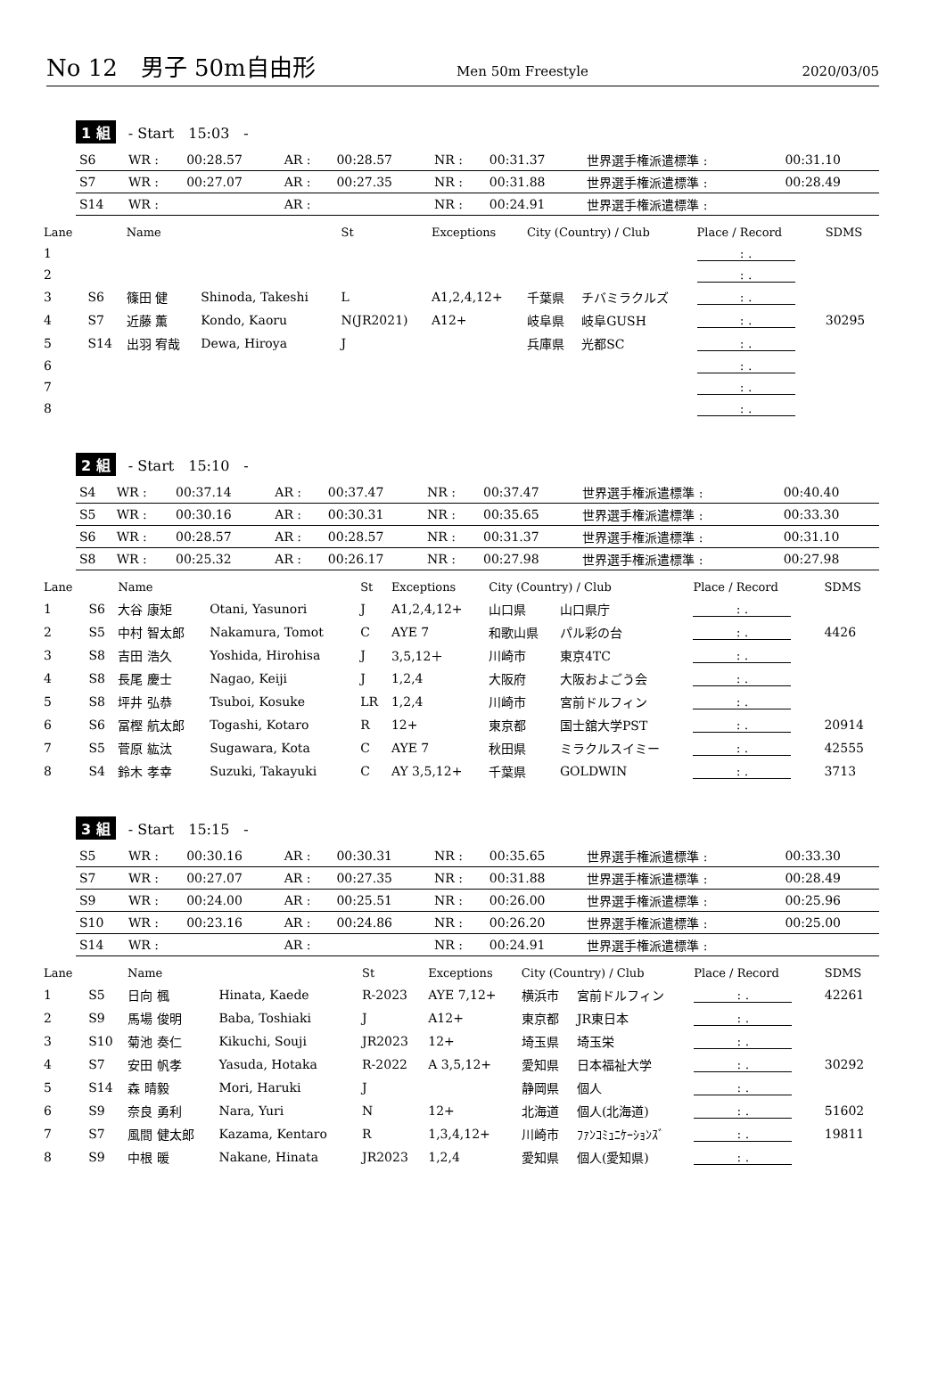No 12　男子 50m自由形 Men 50m Freestyle 2020/03/05
1 組 - Start　15:03　-
| S6 | WR : | 00:28.57 | AR : | 00:28.57 | NR : | 00:31.37 | 世界選手権派遣標準 : | 00:31.10 |
| S7 | WR : | 00:27.07 | AR : | 00:27.35 | NR : | 00:31.88 | 世界選手権派遣標準 : | 00:28.49 |
| S14 | WR : | | AR : | | NR : | 00:24.91 | 世界選手権派遣標準 : | |
| Lane | | Name | | St | Exceptions | City (Country) / Club | | Place / Record | SDMS |
| --- | --- | --- | --- | --- | --- | --- | --- | --- | --- |
| 1 | | | | | | | | : . | |
| 2 | | | | | | | | : . | |
| 3 | S6 | 篠田 健 | Shinoda, Takeshi | L | A1,2,4,12+ | 千葉県 | チバミラクルズ | : . | |
| 4 | S7 | 近藤 薫 | Kondo, Kaoru | N(JR2021) | A12+ | 岐阜県 | 岐阜GUSH | : . | 30295 |
| 5 | S14 | 出羽 宥哉 | Dewa, Hiroya | J | | 兵庫県 | 光都SC | : . | |
| 6 | | | | | | | | : . | |
| 7 | | | | | | | | : . | |
| 8 | | | | | | | | : . | |
2 組 - Start　15:10　-
| S4 | WR : | 00:37.14 | AR : | 00:37.47 | NR : | 00:37.47 | 世界選手権派遣標準 : | 00:40.40 |
| S5 | WR : | 00:30.16 | AR : | 00:30.31 | NR : | 00:35.65 | 世界選手権派遣標準 : | 00:33.30 |
| S6 | WR : | 00:28.57 | AR : | 00:28.57 | NR : | 00:31.37 | 世界選手権派遣標準 : | 00:31.10 |
| S8 | WR : | 00:25.32 | AR : | 00:26.17 | NR : | 00:27.98 | 世界選手権派遣標準 : | 00:27.98 |
| Lane | | Name | | St | Exceptions | City (Country) / Club | | Place / Record | SDMS |
| --- | --- | --- | --- | --- | --- | --- | --- | --- | --- |
| 1 | S6 | 大谷 康矩 | Otani, Yasunori | J | A1,2,4,12+ | 山口県 | 山口県庁 | : . | |
| 2 | S5 | 中村 智太郎 | Nakamura, Tomot | C | AYE 7 | 和歌山県 | パル彩の台 | : . | 4426 |
| 3 | S8 | 吉田 浩久 | Yoshida, Hirohisa | J | 3,5,12＋ | 川崎市 | 東京4TC | : . | |
| 4 | S8 | 長尾 慶士 | Nagao, Keiji | J | 1,2,4 | 大阪府 | 大阪およごう会 | : . | |
| 5 | S8 | 坪井 弘恭 | Tsuboi, Kosuke | LR | 1,2,4 | 川崎市 | 宮前ドルフィン | : . | |
| 6 | S6 | 冨樫 航太郎 | Togashi, Kotaro | R | 12+ | 東京都 | 国士舘大学PST | : . | 20914 |
| 7 | S5 | 菅原 紘汰 | Sugawara, Kota | C | AYE 7 | 秋田県 | ミラクルスイミー | : . | 42555 |
| 8 | S4 | 鈴木 孝幸 | Suzuki, Takayuki | C | AY 3,5,12+ | 千葉県 | GOLDWIN | : . | 3713 |
3 組 - Start　15:15　-
| S5 | WR : | 00:30.16 | AR : | 00:30.31 | NR : | 00:35.65 | 世界選手権派遣標準 : | 00:33.30 |
| S7 | WR : | 00:27.07 | AR : | 00:27.35 | NR : | 00:31.88 | 世界選手権派遣標準 : | 00:28.49 |
| S9 | WR : | 00:24.00 | AR : | 00:25.51 | NR : | 00:26.00 | 世界選手権派遣標準 : | 00:25.96 |
| S10 | WR : | 00:23.16 | AR : | 00:24.86 | NR : | 00:26.20 | 世界選手権派遣標準 : | 00:25.00 |
| S14 | WR : | | AR : | | NR : | 00:24.91 | 世界選手権派遣標準 : | |
| Lane | | Name | | St | Exceptions | City (Country) / Club | | Place / Record | SDMS |
| --- | --- | --- | --- | --- | --- | --- | --- | --- | --- |
| 1 | S5 | 日向 楓 | Hinata, Kaede | R-2023 | AYE 7,12+ | 横浜市 | 宮前ドルフィン | : . | 42261 |
| 2 | S9 | 馬場 俊明 | Baba, Toshiaki | J | A12+ | 東京都 | JR東日本 | : . | |
| 3 | S10 | 菊池 奏仁 | Kikuchi, Souji | JR2023 | 12+ | 埼玉県 | 埼玉栄 | : . | |
| 4 | S7 | 安田 帆孝 | Yasuda, Hotaka | R-2022 | A 3,5,12+ | 愛知県 | 日本福祉大学 | : . | 30292 |
| 5 | S14 | 森 晴毅 | Mori, Haruki | J | | 静岡県 | 個人 | : . | |
| 6 | S9 | 奈良 勇利 | Nara, Yuri | N | 12+ | 北海道 | 個人(北海道) | : . | 51602 |
| 7 | S7 | 風間 健太郎 | Kazama, Kentaro | R | 1,3,4,12+ | 川崎市 | ﾌｧﾝｺﾐｭﾆｹｰｼｮﾝｽﾞ | : . | 19811 |
| 8 | S9 | 中根 暖 | Nakane, Hinata | JR2023 | 1,2,4 | 愛知県 | 個人(愛知県) | : . | |